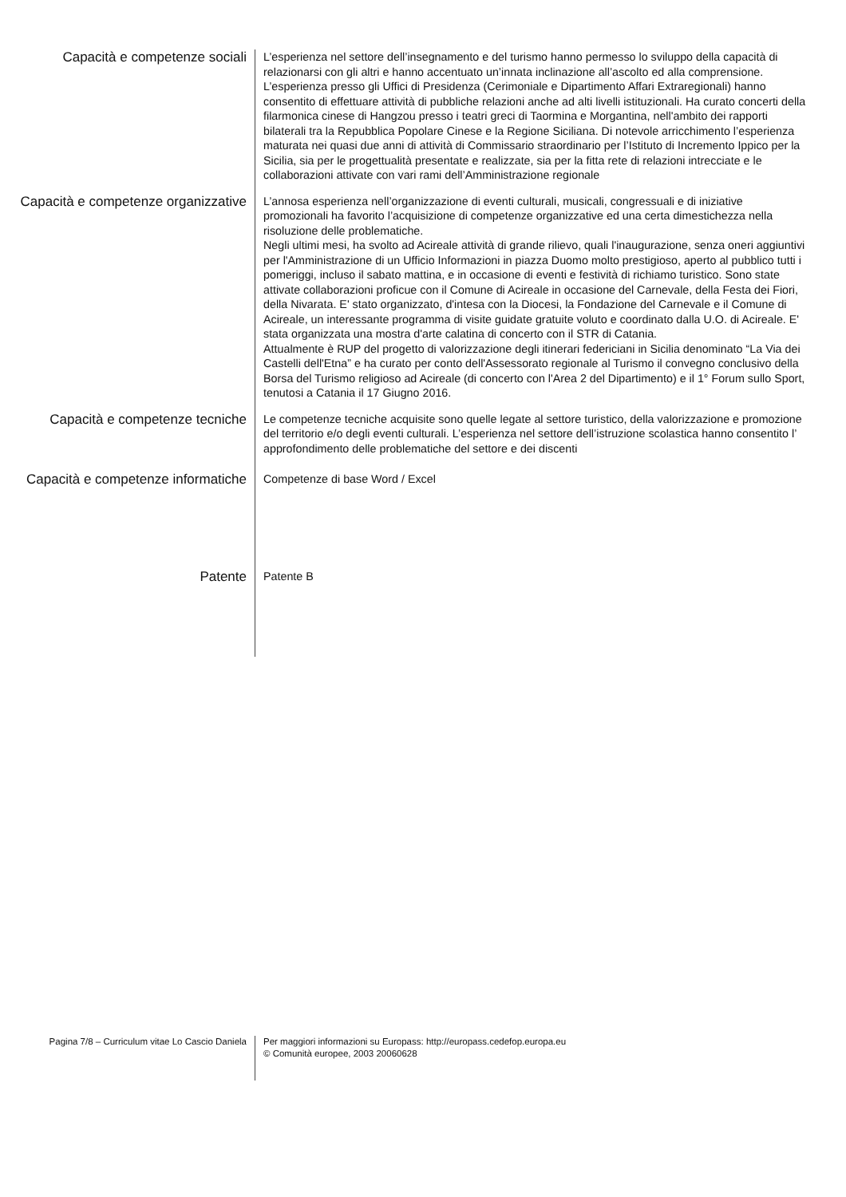Capacità e competenze sociali
L’esperienza nel settore dell’insegnamento e del turismo hanno permesso lo sviluppo della capacità di relazionarsi con gli altri e hanno accentuato un’innata inclinazione all’ascolto ed alla comprensione.
L’esperienza presso gli Uffici di Presidenza (Cerimoniale e Dipartimento Affari Extraregionali) hanno consentito di effettuare attività di pubbliche relazioni anche ad alti livelli istituzionali. Ha curato concerti della filarmonica cinese di Hangzou presso i teatri greci di Taormina e Morgantina, nell'ambito dei rapporti bilaterali tra la Repubblica Popolare Cinese e la Regione Siciliana. Di notevole arricchimento l’esperienza maturata nei quasi due anni di attività di Commissario straordinario per l’Istituto di Incremento Ippico per la Sicilia, sia per le progettualità presentate e realizzate, sia per la fitta rete di relazioni intrecciate e le collaborazioni attivate con vari rami dell’Amministrazione regionale
Capacità e competenze organizzative
L’annosa esperienza nell’organizzazione di eventi culturali, musicali, congressuali e di iniziative promozionali ha favorito l’acquisizione di competenze organizzative ed una certa dimestichezza nella risoluzione delle problematiche.
Negli ultimi mesi, ha svolto ad Acireale attività di grande rilievo, quali l'inaugurazione, senza oneri aggiuntivi per l'Amministrazione di un Ufficio Informazioni in piazza Duomo molto prestigioso, aperto al pubblico tutti i pomeriggi, incluso il sabato mattina, e in occasione di eventi e festività di richiamo turistico. Sono state attivate collaborazioni proficue con il Comune di Acireale in occasione del Carnevale, della Festa dei Fiori, della Nivarata. E' stato organizzato, d'intesa con la Diocesi, la Fondazione del Carnevale e il Comune di Acireale, un interessante programma di visite guidate gratuite voluto e coordinato dalla U.O. di Acireale. E' stata organizzata una mostra d'arte calatina di concerto con il STR di Catania.
Attualmente è RUP del progetto di valorizzazione degli itinerari federiciani in Sicilia denominato “La Via dei Castelli dell'Etna” e ha curato per conto dell'Assessorato regionale al Turismo il convegno conclusivo della Borsa del Turismo religioso ad Acireale (di concerto con l'Area 2 del Dipartimento) e il 1° Forum sullo Sport, tenutosi a Catania il 17 Giugno 2016.
Capacità e competenze tecniche
Le competenze tecniche acquisite sono quelle legate al settore turistico, della valorizzazione e promozione del territorio e/o degli eventi culturali. L’esperienza nel settore dell’istruzione scolastica hanno consentito l’ approfondimento delle problematiche del settore e dei discenti
Capacità e competenze informatiche
Competenze di base Word / Excel
Patente
Patente B
Pagina 7/8 – Curriculum vitae Lo Cascio Daniela
Per maggiori informazioni su Europass: http://europass.cedefop.europa.eu
© Comunità europee, 2003 20060628